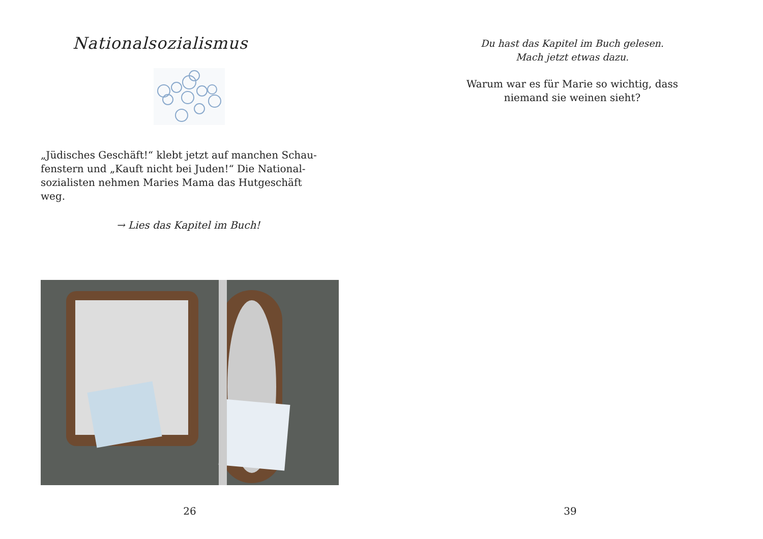Nationalsozialismus
„Jüdisches Geschäft!“ klebt jetzt auf manchen Schau-fenstern und „Kauft nicht bei Juden!“ Die National-sozialisten nehmen Maries Mama das Hutgeschäft weg.
→ Lies das Kapitel im Buch!
26
Du hast das Kapitel im Buch gelesen.
Mach jetzt etwas dazu.
Warum war es für Marie so wichtig, dass
niemand sie weinen sieht?
39